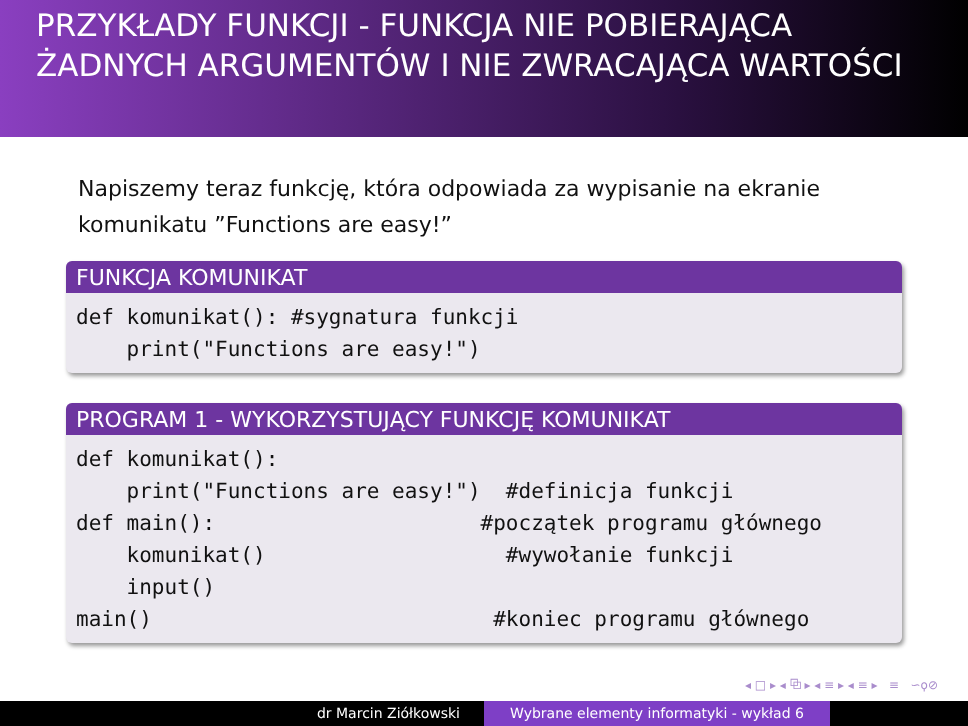PRZYKŁADY FUNKCJI - FUNKCJA NIE POBIERAJĄCA ŻADNYCH ARGUMENTÓW I NIE ZWRACAJĄCA WARTOŚCI
Napiszemy teraz funkcję, która odpowiada za wypisanie na ekranie komunikatu ”Functions are easy!”
FUNKCJA KOMUNIKAT
def komunikat(): #sygnatura funkcji
    print("Functions are easy!")
PROGRAM 1 - WYKORZYSTUJĄCY FUNKCJĘ KOMUNIKAT
def komunikat():
    print("Functions are easy!")  #definicja funkcji
def main():                     #początek programu głównego
    komunikat()                   #wywołanie funkcji
    input()
main()                           #koniec programu głównego
◂ □ ▸ ◂ ⧉ ▸ ◂ ≡ ▸ ◂ ≡ ▸ ≡ ∽ϙ⊘
dr Marcin Ziółkowski Wybrane elementy informatyki - wykład 6